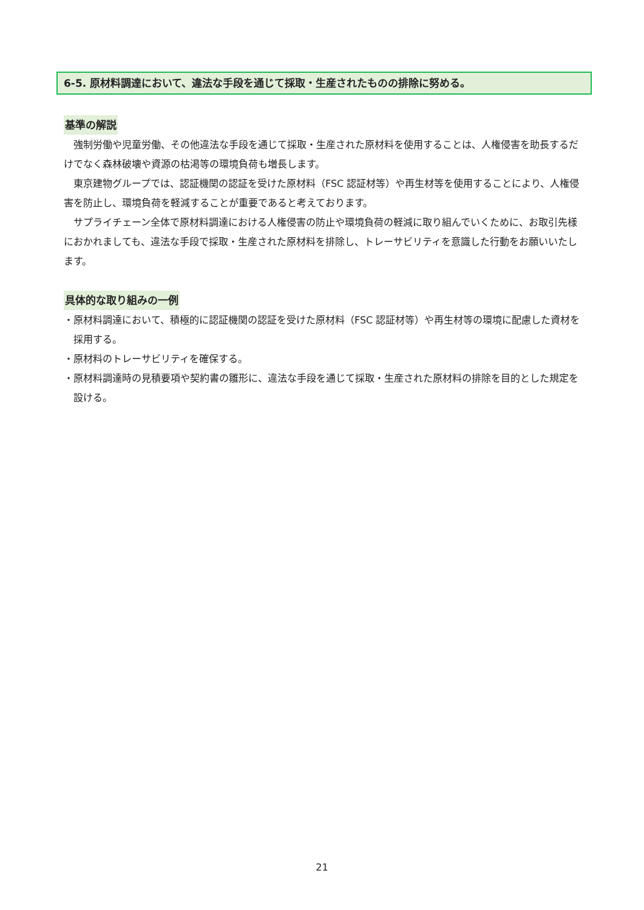6-5. 原材料調達において、違法な手段を通じて採取・生産されたものの排除に努める。
基準の解説
強制労働や児童労働、その他違法な手段を通じて採取・生産された原材料を使用することは、人権侵害を助長するだけでなく森林破壊や資源の枯渇等の環境負荷も増長します。
東京建物グループでは、認証機関の認証を受けた原材料（FSC 認証材等）や再生材等を使用することにより、人権侵害を防止し、環境負荷を軽減することが重要であると考えております。
サプライチェーン全体で原材料調達における人権侵害の防止や環境負荷の軽減に取り組んでいくために、お取引先様におかれましても、違法な手段で採取・生産された原材料を排除し、トレーサビリティを意識した行動をお願いいたします。
具体的な取り組みの一例
・原材料調達において、積極的に認証機関の認証を受けた原材料（FSC 認証材等）や再生材等の環境に配慮した資材を採用する。
・原材料のトレーサビリティを確保する。
・原材料調達時の見積要項や契約書の雛形に、違法な手段を通じて採取・生産された原材料の排除を目的とした規定を設ける。
21